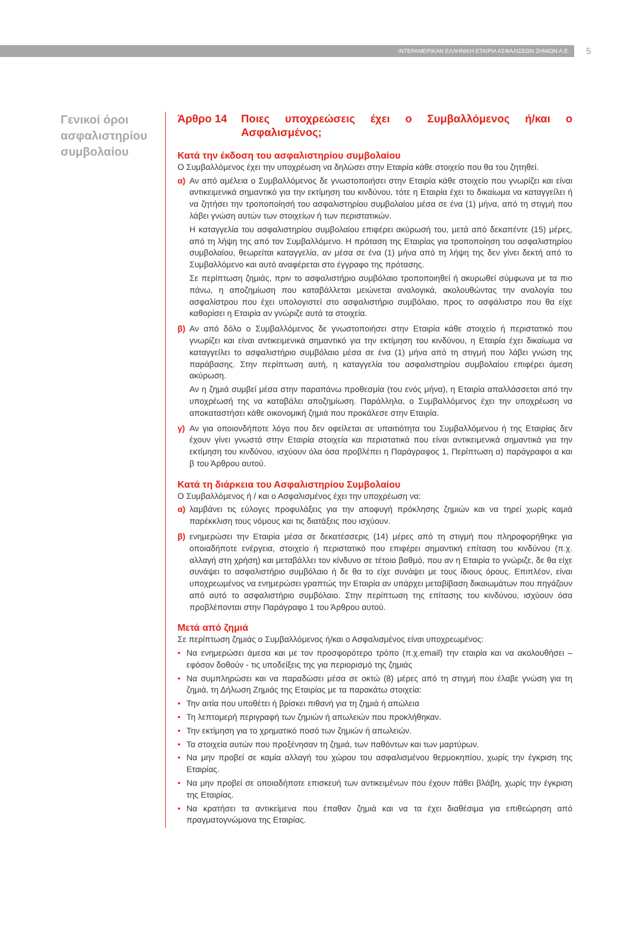ΙΝΤΕΡΑΜΕΡΙΚΑΝ ΕΛΛΗΝΙΚΗ ΕΤΑΙΡΙΑ ΑΣΦΑΛΙΣΕΩΝ ΖΗΜΙΩΝ Α.Ε.
5
Γενικοί όροι ασφαλιστηρίου συμβολαίου
Άρθρο 14 Ποιες υποχρεώσεις έχει ο Συμβαλλόμενος ή/και ο Ασφαλισμένος;
Κατά την έκδοση του ασφαλιστηρίου συμβολαίου
Ο Συμβαλλόμενος έχει την υποχρέωση να δηλώσει στην Εταιρία κάθε στοιχείο που θα του ζητηθεί.
α) Αν από αμέλεια ο Συμβαλλόμενος δε γνωστοποιήσει στην Εταιρία κάθε στοιχείο που γνωρίζει και είναι αντικειμενικά σημαντικό για την εκτίμηση του κινδύνου, τότε η Εταιρία έχει το δικαίωμα να καταγγείλει ή να ζητήσει την τροποποίησή του ασφαλιστηρίου συμβολαίου μέσα σε ένα (1) μήνα, από τη στιγμή που λάβει γνώση αυτών των στοιχείων ή των περιστατικών.
Η καταγγελία του ασφαλιστηρίου συμβολαίου επιφέρει ακύρωσή του, μετά από δεκαπέντε (15) μέρες, από τη λήψη της από τον Συμβαλλόμενο. Η πρόταση της Εταιρίας για τροποποίηση του ασφαλιστηρίου συμβολαίου, θεωρείται καταγγελία, αν μέσα σε ένα (1) μήνα από τη λήψη της δεν γίνει δεκτή από το Συμβαλλόμενο και αυτό αναφέρεται στο έγγραφο της πρότασης.
Σε περίπτωση ζημιάς, πριν το ασφαλιστήριο συμβόλαιο τροποποιηθεί ή ακυρωθεί σύμφωνα με τα πιο πάνω, η αποζημίωση που καταβάλλεται μειώνεται αναλογικά, ακολουθώντας την αναλογία του ασφαλίστρου που έχει υπολογιστεί στο ασφαλιστήριο συμβόλαιο, προς το ασφάλιστρο που θα είχε καθορίσει η Εταιρία αν γνώριζε αυτά τα στοιχεία.
β) Αν από δόλο ο Συμβαλλόμενος δε γνωστοποιήσει στην Εταιρία κάθε στοιχείο ή περιστατικό που γνωρίζει και είναι αντικειμενικά σημαντικό για την εκτίμηση του κινδύνου, η Εταιρία έχει δικαίωμα να καταγγείλει το ασφαλιστήριο συμβόλαιο μέσα σε ένα (1) μήνα από τη στιγμή που λάβει γνώση της παράβασης. Στην περίπτωση αυτή, η καταγγελία του ασφαλιστηρίου συμβολαίου επιφέρει άμεση ακύρωση.
Αν η ζημιά συμβεί μέσα στην παραπάνω προθεσμία (του ενός μήνα), η Εταιρία απαλλάσσεται από την υποχρέωσή της να καταβάλει αποζημίωση. Παράλληλα, ο Συμβαλλόμενος έχει την υποχρέωση να αποκαταστήσει κάθε οικονομική ζημιά που προκάλεσε στην Εταιρία.
γ) Αν για οποιονδήποτε λόγο που δεν οφείλεται σε υπαιτιότητα του Συμβαλλόμενου ή της Εταιρίας δεν έχουν γίνει γνωστά στην Εταιρία στοιχεία και περιστατικά που είναι αντικειμενικά σημαντικά για την εκτίμηση του κινδύνου, ισχύουν όλα όσα προβλέπει η Παράγραφος 1, Περίπτωση α) παράγραφοι α και β του Άρθρου αυτού.
Κατά τη διάρκεια του Ασφαλιστηρίου Συμβολαίου
Ο Συμβαλλόμενος ή / και ο Ασφαλισμένος έχει την υποχρέωση να:
α) λαμβάνει τις εύλογες προφυλάξεις για την αποφυγή πρόκλησης ζημιών και να τηρεί χωρίς καμιά παρέκκλιση τους νόμους και τις διατάξεις που ισχύουν.
β) ενημερώσει την Εταιρία μέσα σε δεκατέσσερις (14) μέρες από τη στιγμή που πληροφορήθηκε για οποιαδήποτε ενέργεια, στοιχείο ή περιστατικό που επιφέρει σημαντική επίταση του κινδύνου (π.χ. αλλαγή στη χρήση) και μεταβάλλει τον κίνδυνο σε τέτοιο βαθμό, που αν η Εταιρία το γνώριζε, δε θα είχε συνάψει το ασφαλιστήριο συμβόλαιο ή δε θα το είχε συνάψει με τους ίδιους όρους. Επιπλέον, είναι υποχρεωμένος να ενημερώσει γραπτώς την Εταιρία αν υπάρχει μεταβίβαση δικαιωμάτων που πηγάζουν από αυτό το ασφαλιστήριο συμβόλαιο. Στην περίπτωση της επίτασης του κινδύνου, ισχύουν όσα προβλέπονται στην Παράγραφο 1 του Άρθρου αυτού.
Μετά από ζημιά
Σε περίπτωση ζημιάς ο Συμβαλλόμενος ή/και ο Ασφαλισμένος είναι υποχρεωμένος:
• Να ενημερώσει άμεσα και με τον προσφορότερο τρόπο (π.χ.email) την εταιρία και να ακολουθήσει – εφόσον δοθούν - τις υποδείξεις της για περιορισμό της ζημιάς
• Να συμπληρώσει και να παραδώσει μέσα σε οκτώ (8) μέρες από τη στιγμή που έλαβε γνώση για τη ζημιά, τη Δήλωση Ζημιάς της Εταιρίας με τα παρακάτω στοιχεία:
• Την αιτία που υποθέτει ή βρίσκει πιθανή για τη ζημιά ή απώλεια
• Τη λεπτομερή περιγραφή των ζημιών ή απωλειών που προκλήθηκαν.
• Την εκτίμηση για το χρηματικό ποσό των ζημιών ή απωλειών.
• Τα στοιχεία αυτών που προξένησαν τη ζημιά, των παθόντων και των μαρτύρων.
• Να μην προβεί σε καμία αλλαγή του χώρου του ασφαλισμένου θερμοκηπίου, χωρίς την έγκριση της Εταιρίας.
• Να μην προβεί σε οποιαδήποτε επισκευή των αντικειμένων που έχουν πάθει βλάβη, χωρίς την έγκριση της Εταιρίας.
• Να κρατήσει τα αντικείμενα που έπαθαν ζημιά και να τα έχει διαθέσιμα για επιθεώρηση από πραγματογνώμονα της Εταιρίας.